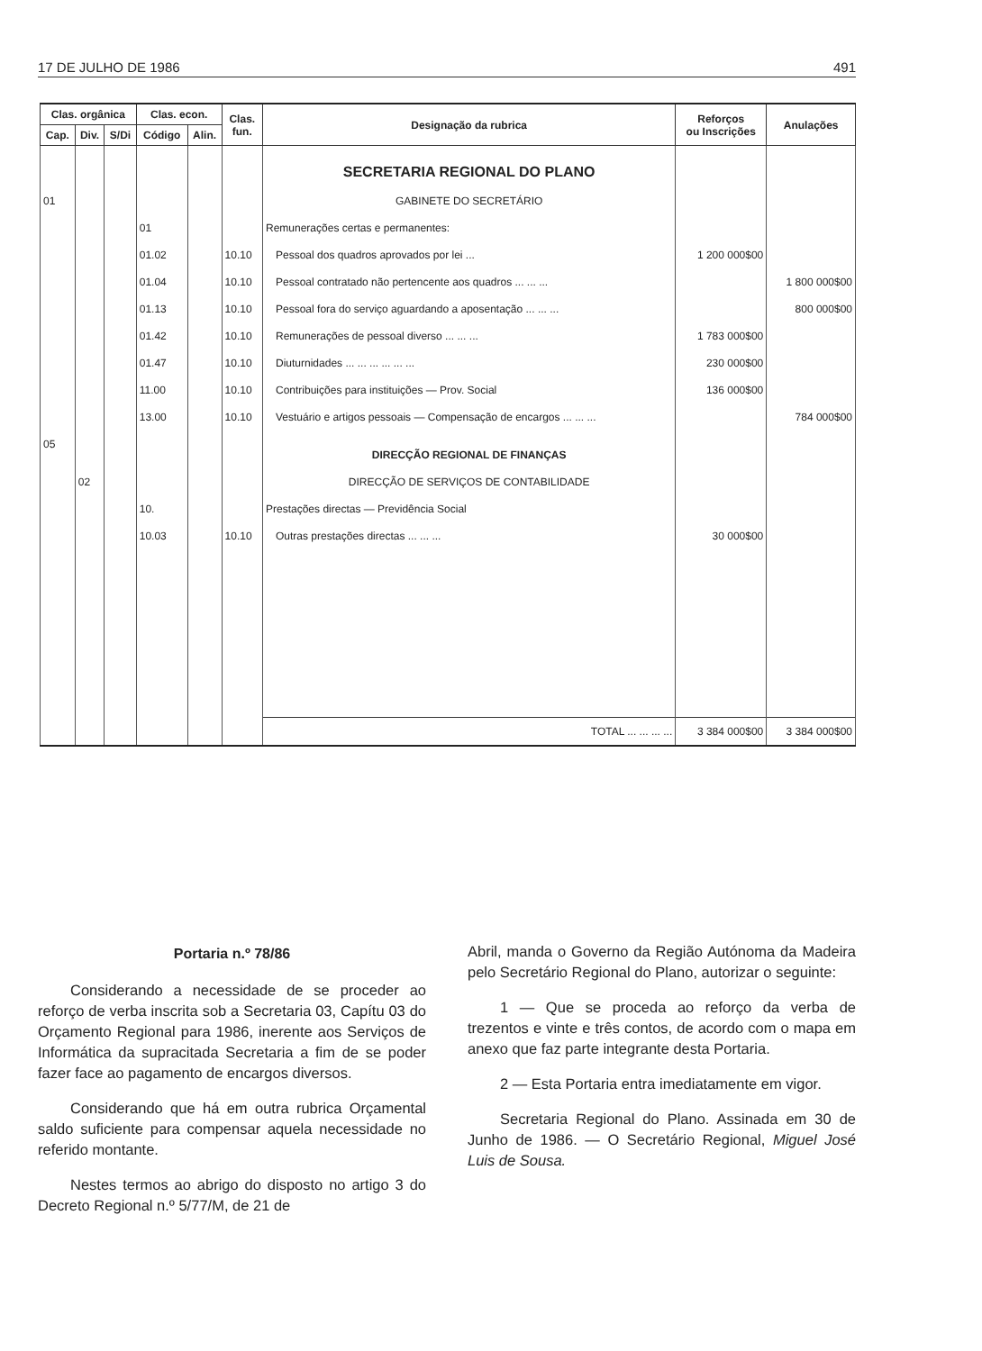17 DE JULHO DE 1986 491
| Clas. orgânica | | | Clas. econ. | | Clas. fun. | Designação da rubrica | Reforços ou Inscrições | Anulações |
| --- | --- | --- | --- | --- | --- | --- | --- | --- |
| Cap. | Div. | S/Di | Código | Alin. | | | | |
| | | | | | | SECRETARIA REGIONAL DO PLANO | | |
| 01 | | | | | | GABINETE DO SECRETÁRIO | | |
| | | | 01 | | | Remunerações certas e permanentes: | | |
| | | | 01.02 | | 10.10 | Pessoal dos quadros aprovados por lei ... | 1 200 000$00 | |
| | | | 01.04 | | 10.10 | Pessoal contratado não pertencente aos quadros ... ... ... | | 1 800 000$00 |
| | | | 01.13 | | 10.10 | Pessoal fora do serviço aguardando a aposentação ... ... ... | | 800 000$00 |
| | | | 01.42 | | 10.10 | Remunerações de pessoal diverso ... ... ... | 1 783 000$00 | |
| | | | 01.47 | | 10.10 | Diuturnidades ... ... ... ... ... ... | 230 000$00 | |
| | | | 11.00 | | 10.10 | Contribuições para instituições — Prov. Social | 136 000$00 | |
| | | | 13.00 | | 10.10 | Vestuário e artigos pessoais — Compensação de encargos ... ... ... | | 784 000$00 |
| 05 | | | | | | DIRECÇÃO REGIONAL DE FINANÇAS | | |
| | 02 | | | | | DIRECÇÃO DE SERVIÇOS DE CONTABILIDADE | | |
| | | | 10. | | | Prestações directas — Previdência Social | | |
| | | | 10.03 | | 10.10 | Outras prestações directas ... ... ... | 30 000$00 | |
| | | | | | | TOTAL ... ... ... ... | 3 384 000$00 | 3 384 000$00 |
Portaria n.º 78/86
Considerando a necessidade de se proceder ao reforço de verba inscrita sob a Secretaria 03, Capítu 03 do Orçamento Regional para 1986, inerente aos Serviços de Informática da supracitada Secretaria a fim de se poder fazer face ao pagamento de encargos diversos.
Considerando que há em outra rubrica Orçamental saldo suficiente para compensar aquela necessidade no referido montante.
Nestes termos ao abrigo do disposto no artigo 3 do Decreto Regional n.º 5/77/M, de 21 de
Abril, manda o Governo da Região Autónoma da Madeira pelo Secretário Regional do Plano, autorizar o seguinte:
1 — Que se proceda ao reforço da verba de trezentos e vinte e três contos, de acordo com o mapa em anexo que faz parte integrante desta Portaria.
2 — Esta Portaria entra imediatamente em vigor.
Secretaria Regional do Plano. Assinada em 30 de Junho de 1986. — O Secretário Regional, Miguel José Luis de Sousa.